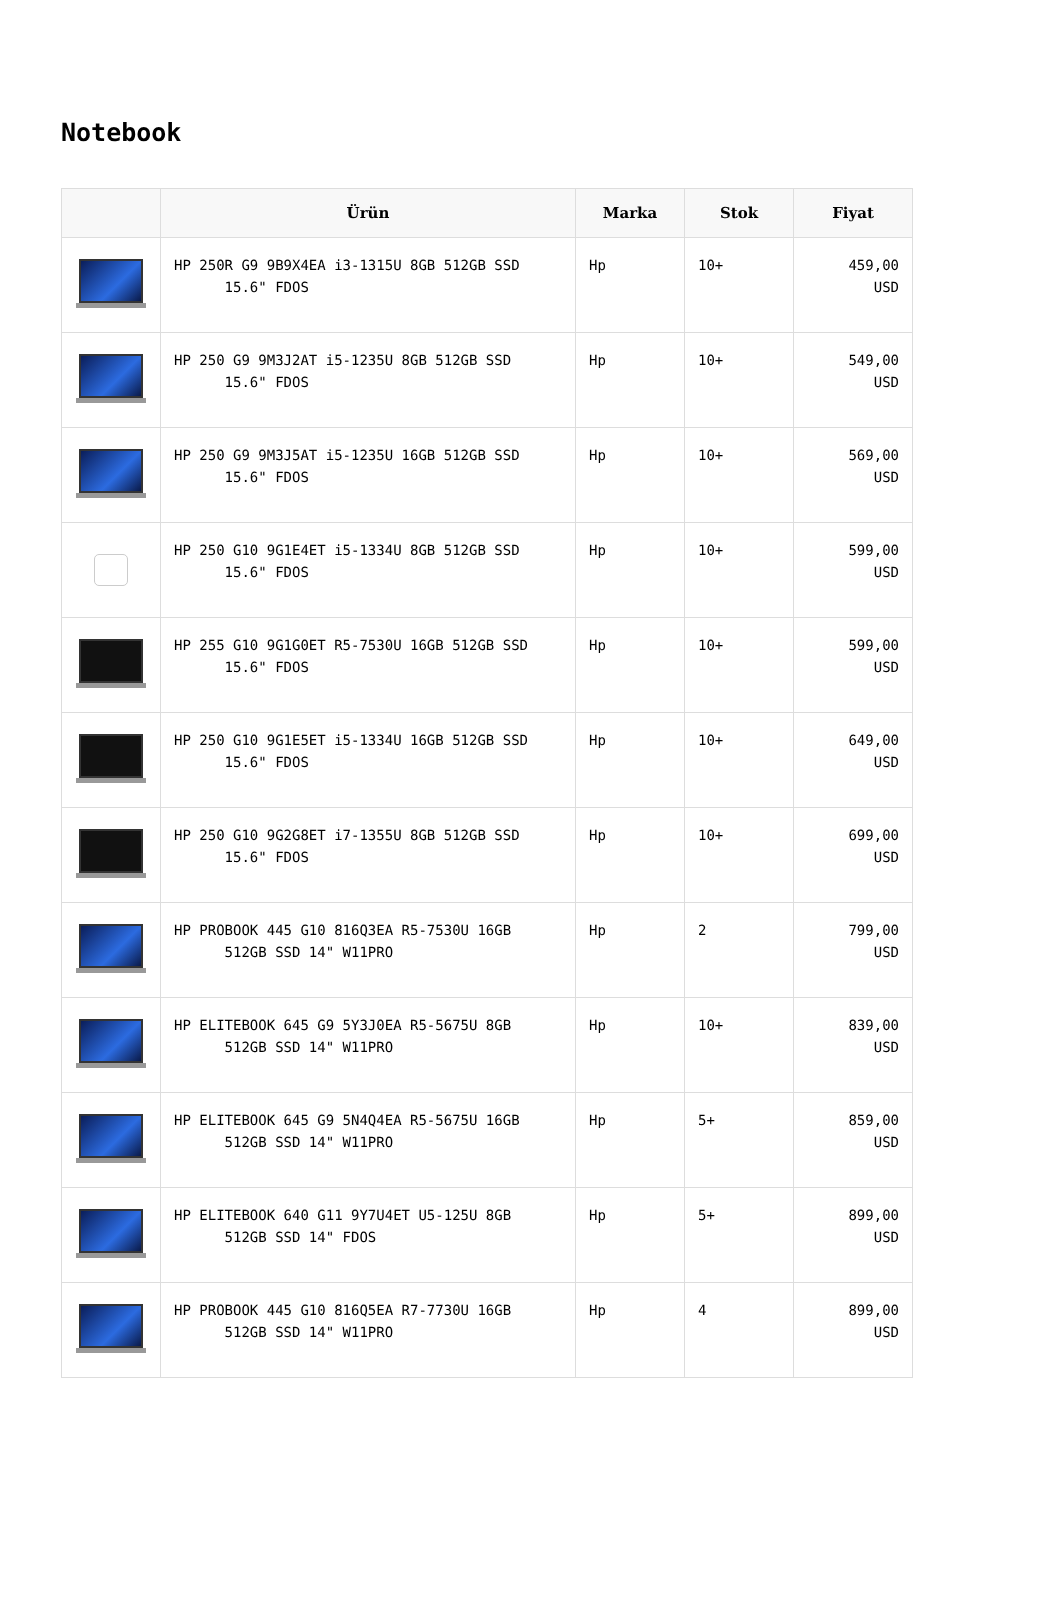Notebook
| | Ürün | Marka | Stok | Fiyat |
| --- | --- | --- | --- | --- |
| | HP 250R G9 9B9X4EA i3-1315U 8GB 512GB SSD 15.6" FDOS | Hp | 10+ | 459,00 USD |
| | HP 250 G9 9M3J2AT i5-1235U 8GB 512GB SSD 15.6" FDOS | Hp | 10+ | 549,00 USD |
| | HP 250 G9 9M3J5AT i5-1235U 16GB 512GB SSD 15.6" FDOS | Hp | 10+ | 569,00 USD |
| | HP 250 G10 9G1E4ET i5-1334U 8GB 512GB SSD 15.6" FDOS | Hp | 10+ | 599,00 USD |
| | HP 255 G10 9G1G0ET R5-7530U 16GB 512GB SSD 15.6" FDOS | Hp | 10+ | 599,00 USD |
| | HP 250 G10 9G1E5ET i5-1334U 16GB 512GB SSD 15.6" FDOS | Hp | 10+ | 649,00 USD |
| | HP 250 G10 9G2G8ET i7-1355U 8GB 512GB SSD 15.6" FDOS | Hp | 10+ | 699,00 USD |
| | HP PROBOOK 445 G10 816Q3EA R5-7530U 16GB 512GB SSD 14" W11PRO | Hp | 2 | 799,00 USD |
| | HP ELITEBOOK 645 G9 5Y3J0EA R5-5675U 8GB 512GB SSD 14" W11PRO | Hp | 10+ | 839,00 USD |
| | HP ELITEBOOK 645 G9 5N4Q4EA R5-5675U 16GB 512GB SSD 14" W11PRO | Hp | 5+ | 859,00 USD |
| | HP ELITEBOOK 640 G11 9Y7U4ET U5-125U 8GB 512GB SSD 14" FDOS | Hp | 5+ | 899,00 USD |
| | HP PROBOOK 445 G10 816Q5EA R7-7730U 16GB 512GB SSD 14" W11PRO | Hp | 4 | 899,00 USD |